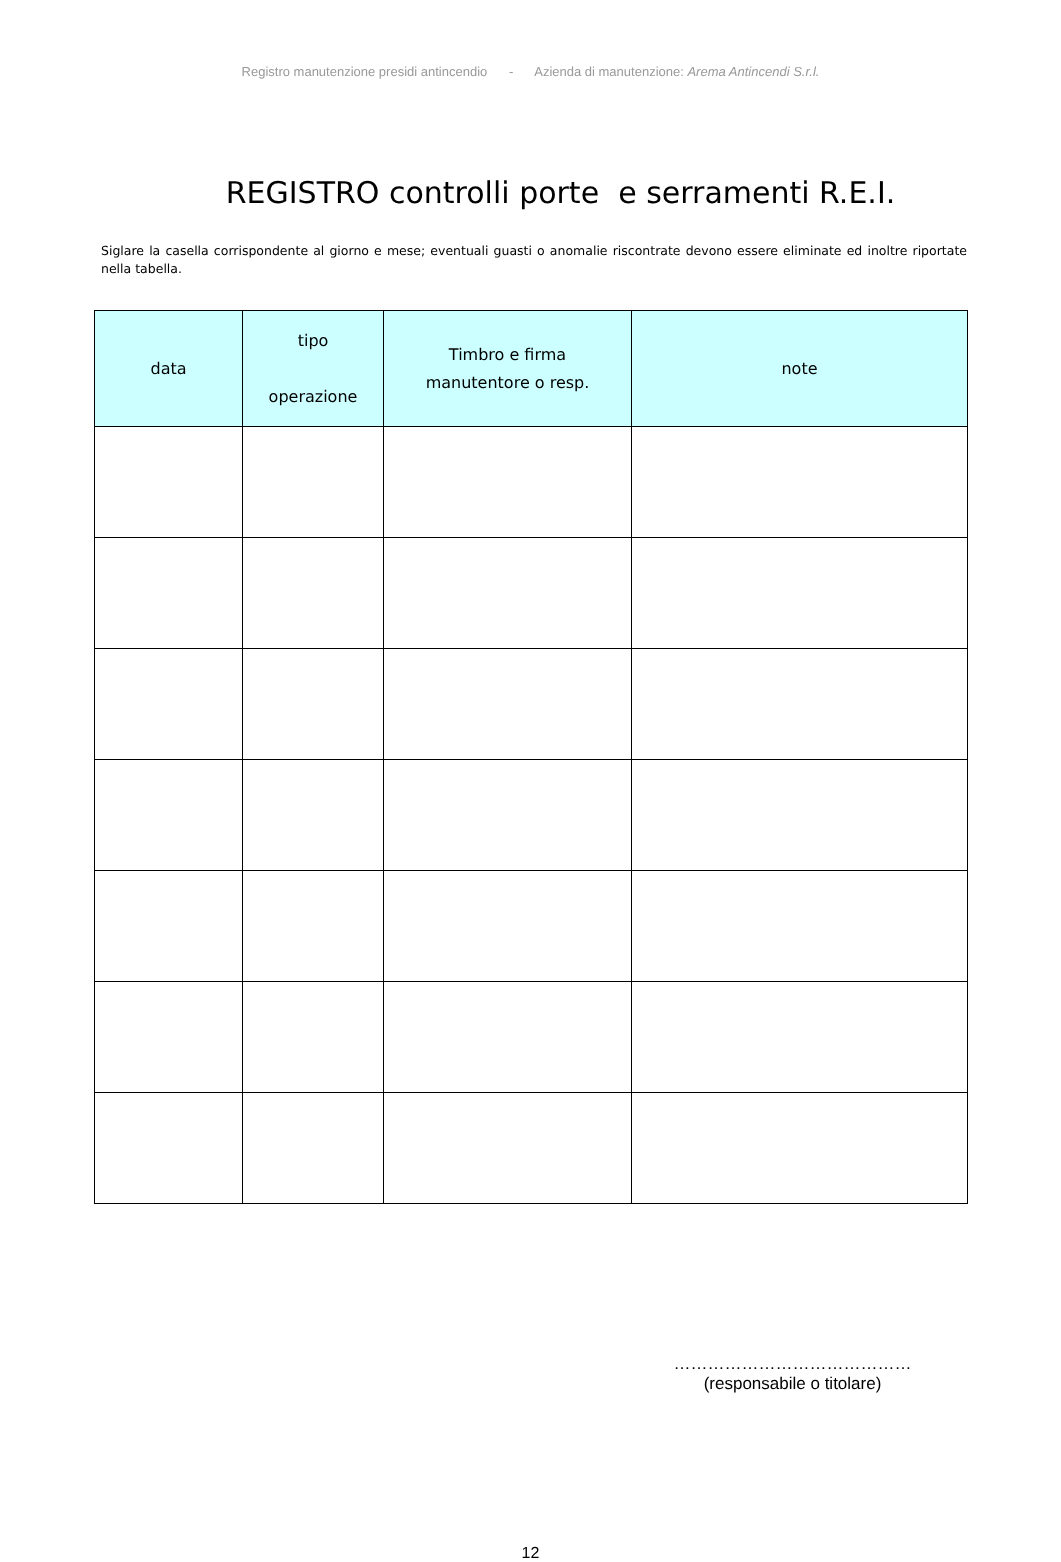Registro manutenzione presidi antincendio - Azienda di manutenzione: Arema Antincendi S.r.l.
REGISTRO controlli porte e serramenti R.E.I.
Siglare la casella corrispondente al giorno e mese; eventuali guasti o anomalie riscontrate devono essere eliminate ed inoltre riportate nella tabella.
| data | tipo operazione | Timbro e firma manutentore o resp. | note |
| --- | --- | --- | --- |
……………………………………
(responsabile o titolare)
12